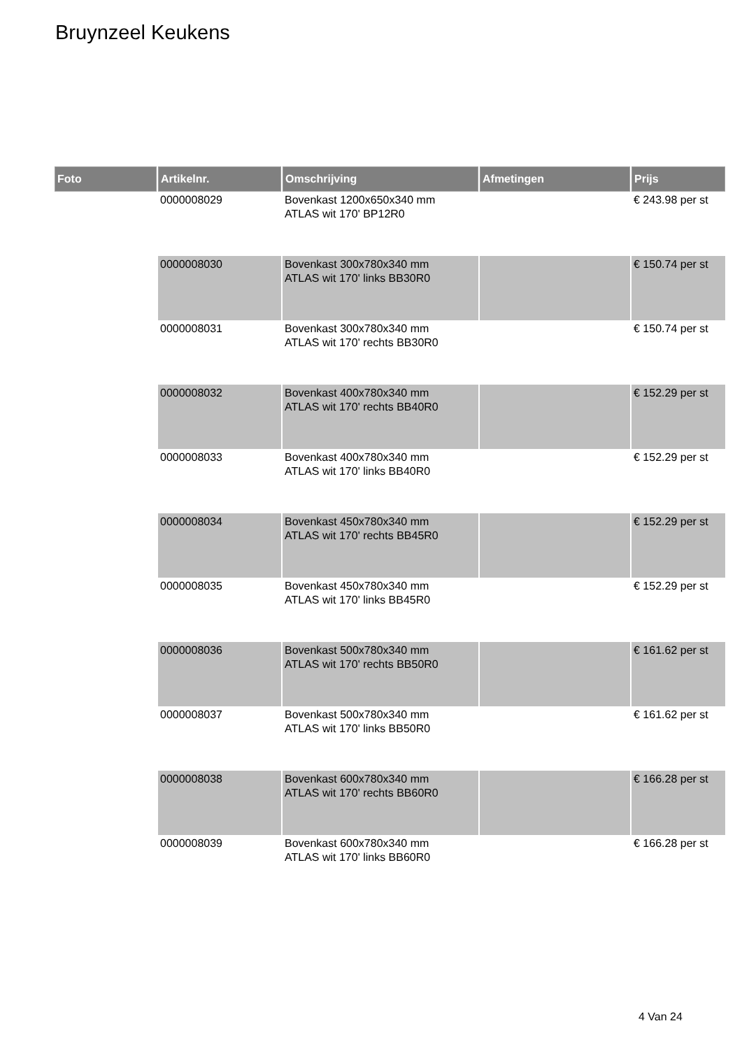Bruynzeel Keukens
| Foto | Artikelnr. | Omschrijving | Afmetingen | Prijs |
| --- | --- | --- | --- | --- |
| | 0000008029 | Bovenkast 1200x650x340 mm ATLAS wit 170' BP12R0 | | € 243.98 per st |
| | 0000008030 | Bovenkast 300x780x340 mm ATLAS wit 170' links BB30R0 | | € 150.74 per st |
| | 0000008031 | Bovenkast 300x780x340 mm ATLAS wit 170' rechts BB30R0 | | € 150.74 per st |
| | 0000008032 | Bovenkast 400x780x340 mm ATLAS wit 170' rechts BB40R0 | | € 152.29 per st |
| | 0000008033 | Bovenkast 400x780x340 mm ATLAS wit 170' links BB40R0 | | € 152.29 per st |
| | 0000008034 | Bovenkast 450x780x340 mm ATLAS wit 170' rechts BB45R0 | | € 152.29 per st |
| | 0000008035 | Bovenkast 450x780x340 mm ATLAS wit 170' links BB45R0 | | € 152.29 per st |
| | 0000008036 | Bovenkast 500x780x340 mm ATLAS wit 170' rechts BB50R0 | | € 161.62 per st |
| | 0000008037 | Bovenkast 500x780x340 mm ATLAS wit 170' links BB50R0 | | € 161.62 per st |
| | 0000008038 | Bovenkast 600x780x340 mm ATLAS wit 170' rechts BB60R0 | | € 166.28 per st |
| | 0000008039 | Bovenkast 600x780x340 mm ATLAS wit 170' links BB60R0 | | € 166.28 per st |
4 Van 24